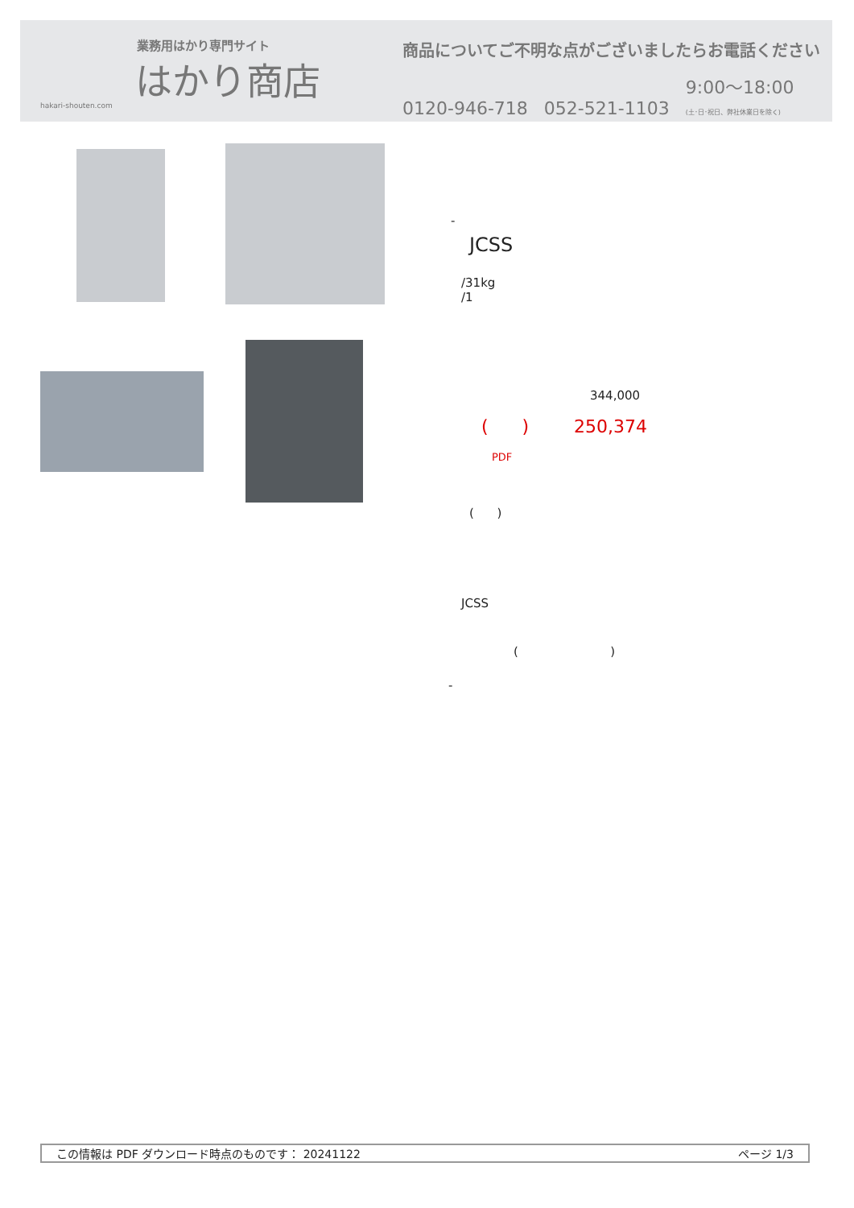業務用はかり専門サイト
はかり商店
hakari-shouten.com
商品についてご不明な点がございましたらお電話ください
0120-946-718 052-521-1103 9:00〜18:00
(土･日･祝日、弊社休業日を除く)
-
JCSS
/31kg
/1
344,000
( ) 250,374
PDF
( )
JCSS
( )
-
この情報は PDF ダウンロード時点のものです： 20241122 ページ 1/3